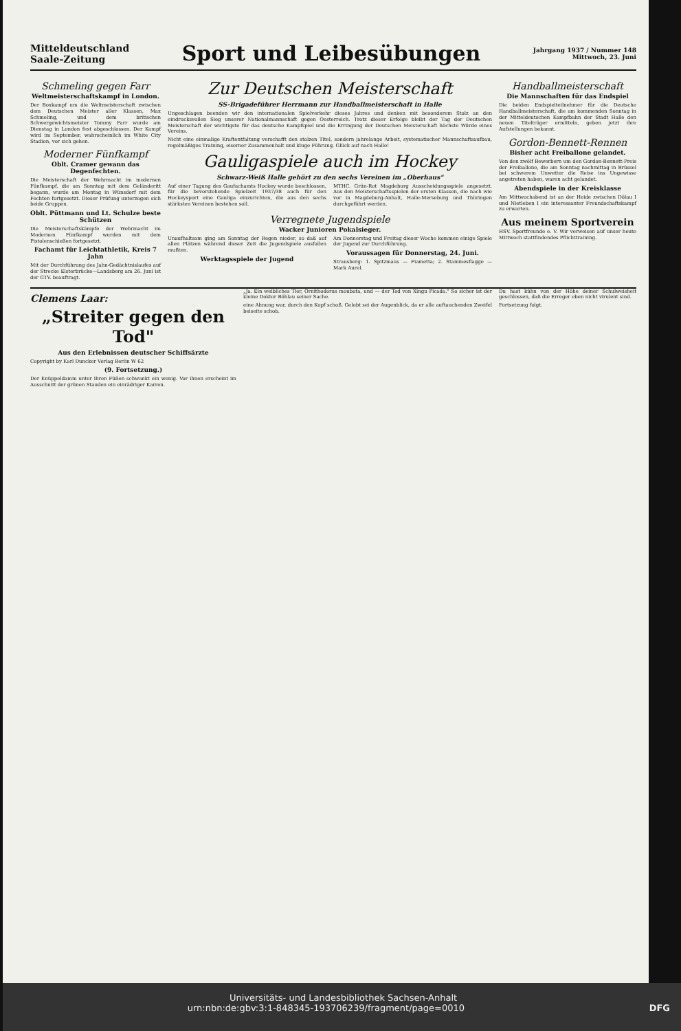Mitteldeutschland
Saale-Zeitung
Sport und Leibesübungen
Jahrgang 1937 / Nummer 148
Mittwoch, 23. Juni
Schmeling gegen Farr
Weltmeisterschaftskampf in London.
Der Boxkampf um die Weltmeisterschaft zwischen dem Deutschen Meister aller Klassen, Max Schmeling, und dem britischen Schwergewichtsmeister Tommy Farr wurde am Dienstag in London fest abgeschlossen. Der Kampf wird im September, wahrscheinlich im White City Stadion, vor sich gehen.
Moderner Fünfkampf
Oblt. Cramer gewann das Degenfechten.
Die Meisterschaft der Wehrmacht im modernen Fünfkampf, die am Sonntag mit dem Geländeritt begann, wurde am Montag in Wünsdorf mit dem Fechten fortgesetzt. Dieser Prüfung unterzogen sich beide Gruppen.
Oblt. Püttmann und Lt. Schulze beste Schützen
Die Meisterschaftskämpfe der Wehrmacht im Modernen Fünfkampf wurden mit dem Pistolenschießen fortgesetzt.
Fachamt für Leichtathletik, Kreis 7 Jahn
Mit der Durchführung des Jahn-Gedächtnislaufes auf der Strecke Elsterbrücke—Landsberg am 26. Juni ist der GTV. beauftragt.
Zur Deutschen Meisterschaft
SS-Brigadeführer Herrmann zur Handballmeisterschaft in Halle
Ungeschlagen beenden wir den internationalen Spielverkehr dieses Jahres und denken mit besonderem Stolz an den eindrucksvollen Sieg unserer Nationalmannschaft gegen Oesterreich. Trotz dieser Erfolge bleibt der Tag der Deutschen Meisterschaft der wichtigste für das deutsche Kampfspiel und die Erringung der Deutschen Meisterschaft höchste Würde eines Vereins.
Nicht eine einmalige Kraftentfaltung verschafft den stolzen Titel, sondern jahrelange Arbeit, systematischer Mannschaftsaufbau, regelmäßiges Training, eiserner Zusammenhalt und kluge Führung. Glück auf nach Halle!
Gauligaspiele auch im Hockey
Schwarz-Weiß Halle gehört zu den sechs Vereinen im „Oberhaus"
Auf einer Tagung des Gaufachamts Hockey wurde beschlossen, für die bevorstehende Spielzeit 1937/38 auch für den Hockeysport eine Gauliga einzurichten, die aus den sechs stärksten Vereinen bestehen soll.
MTHC. Grün-Rot Magdeburg Ausscheidungsspiele angesetzt. Aus den Meisterschaftsspielen der ersten Klassen, die nach wie vor in Magdeburg-Anhalt, Halle-Merseburg und Thüringen durchgeführt werden.
Verregnete Jugendspiele
Wacker Junioren Pokalsieger.
Unaufhaltsam ging am Sonntag der Regen nieder, so daß auf allen Plätzen während dieser Zeit die Jugendspiele ausfallen mußten.
Werktagsspiele der Jugend
Am Donnerstag und Freitag dieser Woche kommen einige Spiele der Jugend zur Durchführung.
Voraussagen für Donnerstag, 24. Juni.
Strausberg: 1. Spitzmaus — Fiametta; 2. Stammesflagge — Mark Aurel.
Handballmeisterschaft
Die Mannschaften für das Endspiel
Die beiden Endspielteilnehmer für die Deutsche Handballmeisterschaft, die am kommenden Sonntag in der Mitteldeutschen Kampfbahn der Stadt Halle den neuen Titelträger ermitteln, geben jetzt ihre Aufstellungen bekannt.
Gordon-Bennett-Rennen
Bisher acht Freiballone gelandet.
Von den zwölf Bewerbern um den Gordon-Bennett-Preis der Freiballone, die am Sonntag nachmittag in Brüssel bei schwerem Unwetter die Reise ins Ungewisse angetreten haben, waren acht gelandet.
Abendspiele in der Kreisklasse
Am Mittwochabend ist an der Heide zwischen Dölau I und Nietleben I ein interessanter Freundschaftskampf zu erwarten.
Aus meinem Sportverein
HSV. Sportfreunde e. V. Wir verweisen auf unser heute Mittwoch stattfindendes Pflichttraining.
Clemens Laar:
„Streiter gegen den Tod"
Aus den Erlebnissen deutscher Schiffsärzte
Copyright by Karl Duncker Verlag Berlin W 62
(9. Fortsetzung.)
Der Knüppeldamm unter ihren Füßen schwankt ein wenig. Vor ihnen erscheint im Ausschnitt der grünen Stauden ein einrädriger Karren.
„Ja. Ein weibliches Tier, Ornithodorus moubata, und — der Tod von Xingu Picada." So sicher ist der kleine Doktor Böhlau seiner Sache.
eine Ahnung war, durch den Kopf schoß. Gelobt sei der Augenblick, da er alle auftauchenden Zweifel beiseite schob.
Du hast kühn von der Höhe deiner Schulweisheit geschlossen, daß die Erreger eben nicht virulent sind.
Fortsetzung folgt.
Universitäts- und Landesbibliothek Sachsen-Anhalt
urn:nbn:de:gbv:3:1-848345-193706239/fragment/page=0010 DFG